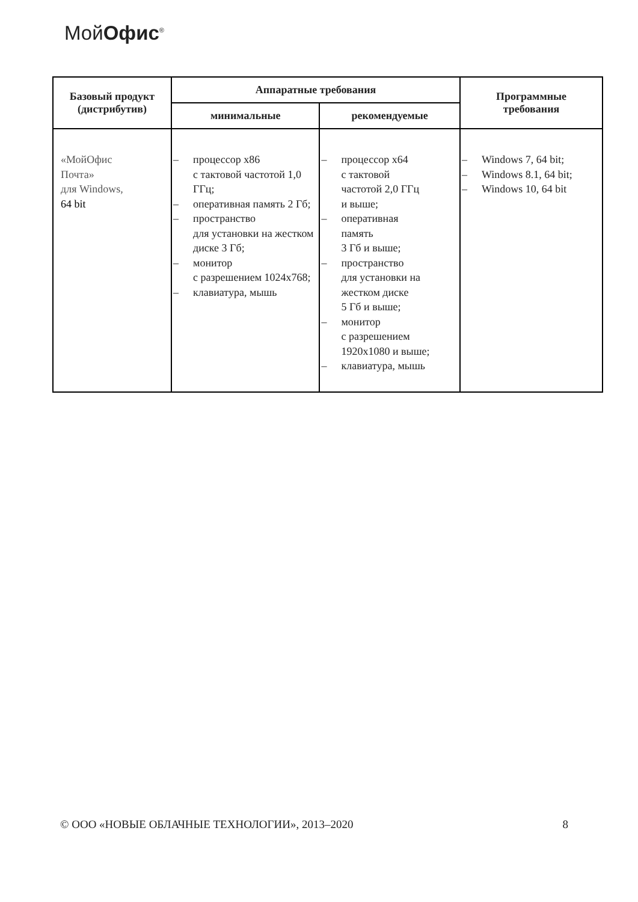МойОфис<sup>®</sup>
| Базовый продукт (дистрибутив) | Аппаратные требования | | Программные требования |
| --- | --- | --- | --- |
| | минимальные | рекомендуемые | |
| «МойОфис Почта» для Windows, 64 bit | – процессор x86 с тактовой частотой 1,0 ГГц; – оперативная память 2 Гб; – пространство для установки на жестком диске 3 Гб; – монитор с разрешением 1024x768; – клавиатура, мышь | – процессор x64 с тактовой частотой 2,0 ГГц и выше; – оперативная память 3 Гб и выше; – пространство для установки на жестком диске 5 Гб и выше; – монитор с разрешением 1920x1080 и выше; – клавиатура, мышь | – Windows 7, 64 bit; – Windows 8.1, 64 bit; – Windows 10, 64 bit |
© ООО «НОВЫЕ ОБЛАЧНЫЕ ТЕХНОЛОГИИ», 2013–2020 8